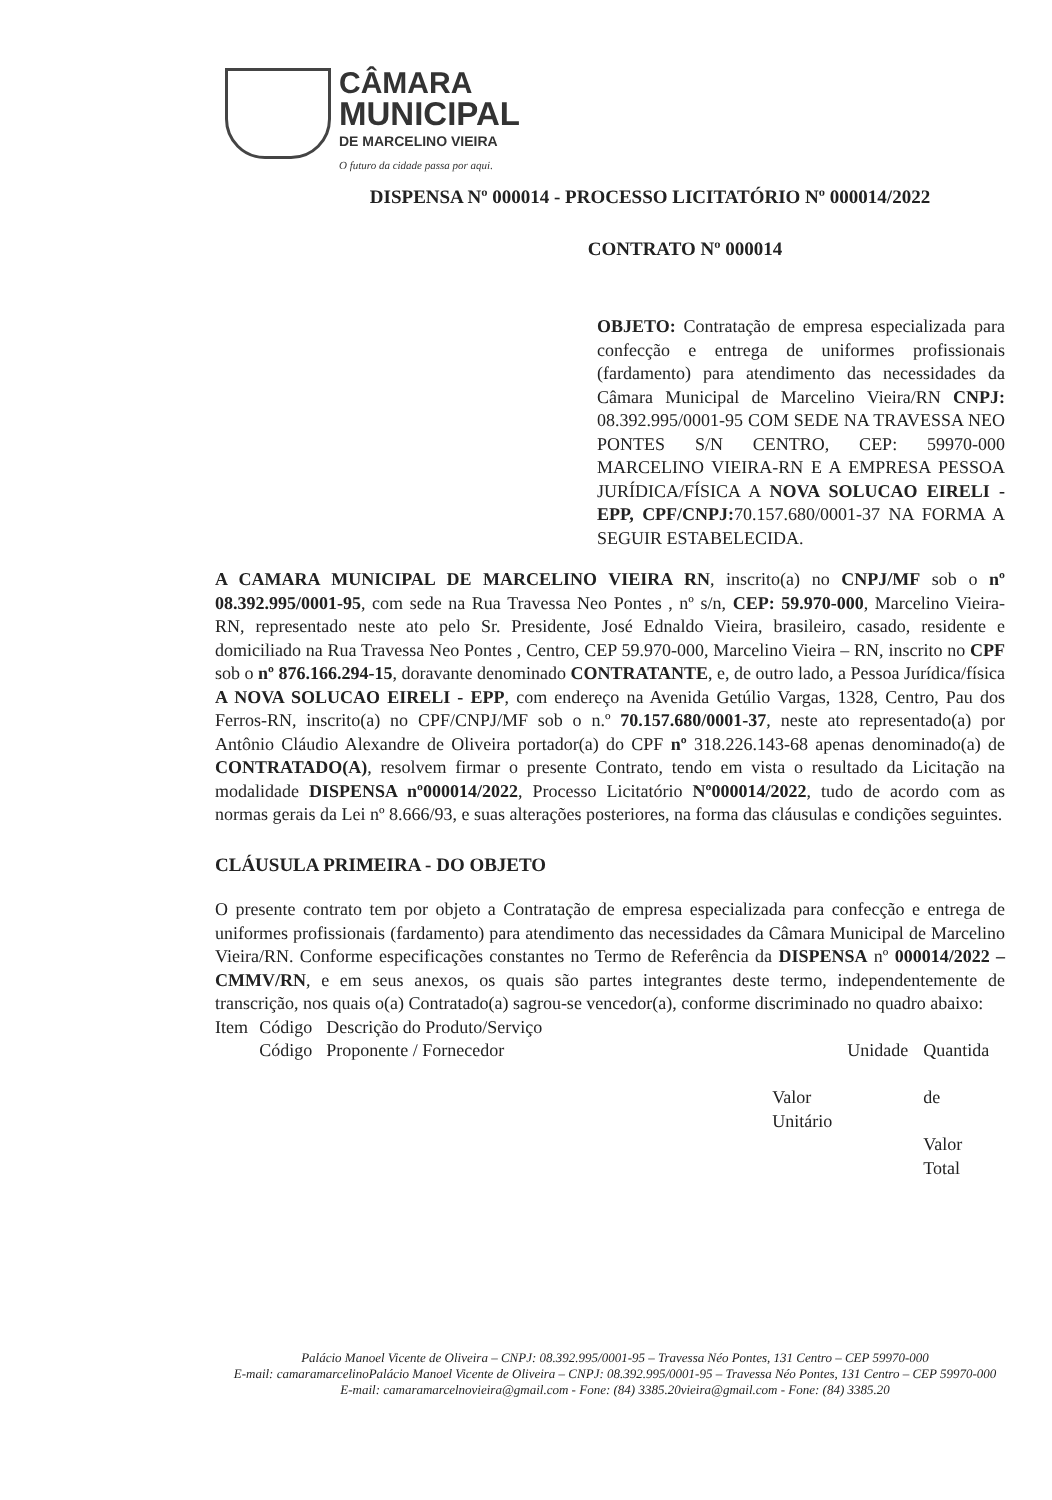CÂMARA
MUNICIPAL
DE MARCELINO VIEIRA
O futuro da cidade passa por aqui.
DISPENSA Nº 000014 - PROCESSO LICITATÓRIO Nº 000014/2022
CONTRATO Nº 000014
OBJETO: Contratação de empresa especializada para confecção e entrega de uniformes profissionais (fardamento) para atendimento das necessidades da Câmara Municipal de Marcelino Vieira/RN CNPJ: 08.392.995/0001-95 COM SEDE NA TRAVESSA NEO PONTES S/N CENTRO, CEP: 59970-000 MARCELINO VIEIRA-RN E A EMPRESA PESSOA JURÍDICA/FÍSICA A NOVA SOLUCAO EIRELI - EPP, CPF/CNPJ: 70.157.680/0001-37 NA FORMA A SEGUIR ESTABELECIDA.
A CAMARA MUNICIPAL DE MARCELINO VIEIRA RN, inscrito(a) no CNPJ/MF sob o nº 08.392.995/0001-95, com sede na Rua Travessa Neo Pontes , nº s/n, CEP: 59.970-000, Marcelino Vieira-RN, representado neste ato pelo Sr. Presidente, José Ednaldo Vieira, brasileiro, casado, residente e domiciliado na Rua Travessa Neo Pontes , Centro, CEP 59.970-000, Marcelino Vieira – RN, inscrito no CPF sob o nº 876.166.294-15, doravante denominado CONTRATANTE, e, de outro lado, a Pessoa Jurídica/física A NOVA SOLUCAO EIRELI - EPP, com endereço na Avenida Getúlio Vargas, 1328, Centro, Pau dos Ferros-RN, inscrito(a) no CPF/CNPJ/MF sob o n.º 70.157.680/0001-37, neste ato representado(a) por Antônio Cláudio Alexandre de Oliveira portador(a) do CPF nº 318.226.143-68 apenas denominado(a) de CONTRATADO(A), resolvem firmar o presente Contrato, tendo em vista o resultado da Licitação na modalidade DISPENSA nº000014/2022, Processo Licitatório Nº000014/2022, tudo de acordo com as normas gerais da Lei nº 8.666/93, e suas alterações posteriores, na forma das cláusulas e condições seguintes.
CLÁUSULA PRIMEIRA - DO OBJETO
O presente contrato tem por objeto a Contratação de empresa especializada para confecção e entrega de uniformes profissionais (fardamento) para atendimento das necessidades da Câmara Municipal de Marcelino Vieira/RN. Conforme especificações constantes no Termo de Referência da DISPENSA nº 000014/2022 – CMMV/RN, e em seus anexos, os quais são partes integrantes deste termo, independentemente de transcrição, nos quais o(a) Contratado(a) sagrou-se vencedor(a), conforme discriminado no quadro abaixo:
| Item | Código Código | Descrição do Produto/Serviço Proponente / Fornecedor | Valor Unitário | Unidade | Quantida de Valor Total |
Palácio Manoel Vicente de Oliveira – CNPJ: 08.392.995/0001-95 – Travessa Néo Pontes, 131 Centro – CEP 59970-000
E-mail: camaramarcelinoPalácio Manoel Vicente de Oliveira – CNPJ: 08.392.995/0001-95 – Travessa Néo Pontes, 131 Centro – CEP 59970-000
E-mail: camaramarcelnovieira@gmail.com - Fone: (84) 3385.20vieira@gmail.com - Fone: (84) 3385.20